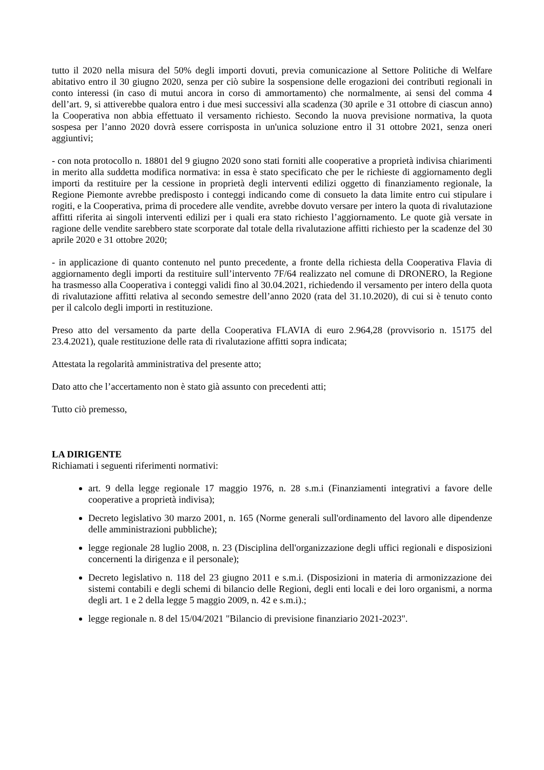tutto il 2020 nella misura del 50% degli importi dovuti, previa comunicazione al Settore Politiche di Welfare abitativo entro il 30 giugno 2020, senza per ciò subire la sospensione delle erogazioni dei contributi regionali in conto interessi (in caso di mutui ancora in corso di ammortamento) che normalmente, ai sensi del comma 4 dell’art. 9, si attiverebbe qualora entro i due mesi successivi alla scadenza (30 aprile e 31 ottobre di ciascun anno) la Cooperativa non abbia effettuato il versamento richiesto. Secondo la nuova previsione normativa, la quota sospesa per l’anno 2020 dovrà essere corrisposta in un'unica soluzione entro il 31 ottobre 2021, senza oneri aggiuntivi;
- con nota protocollo n. 18801 del 9 giugno 2020 sono stati forniti alle cooperative a proprietà indivisa chiarimenti in merito alla suddetta modifica normativa: in essa è stato specificato che per le richieste di aggiornamento degli importi da restituire per la cessione in proprietà degli interventi edilizi oggetto di finanziamento regionale, la Regione Piemonte avrebbe predisposto i conteggi indicando come di consueto la data limite entro cui stipulare i rogiti, e la Cooperativa, prima di procedere alle vendite, avrebbe dovuto versare per intero la quota di rivalutazione affitti riferita ai singoli interventi edilizi per i quali era stato richiesto l’aggiornamento. Le quote già versate in ragione delle vendite sarebbero state scorporate dal totale della rivalutazione affitti richiesto per la scadenze del 30 aprile 2020 e 31 ottobre 2020;
- in applicazione di quanto contenuto nel punto precedente, a fronte della richiesta della Cooperativa Flavia di aggiornamento degli importi da restituire sull’intervento 7F/64 realizzato nel comune di DRONERO, la Regione ha trasmesso alla Cooperativa i conteggi validi fino al 30.04.2021, richiedendo il versamento per intero della quota di rivalutazione affitti relativa al secondo semestre dell’anno 2020 (rata del 31.10.2020), di cui si è tenuto conto per il calcolo degli importi in restituzione.
Preso atto del versamento da parte della Cooperativa FLAVIA di euro 2.964,28 (provvisorio n. 15175 del 23.4.2021), quale restituzione delle rata di rivalutazione affitti sopra indicata;
Attestata la regolarità amministrativa del presente atto;
Dato atto che l’accertamento non è stato già assunto con precedenti atti;
Tutto ciò premesso,
LA DIRIGENTE
Richiamati i seguenti riferimenti normativi:
art. 9 della legge regionale 17 maggio 1976, n. 28 s.m.i (Finanziamenti integrativi a favore delle cooperative a proprietà indivisa);
Decreto legislativo 30 marzo 2001, n. 165 (Norme generali sull'ordinamento del lavoro alle dipendenze delle amministrazioni pubbliche);
legge regionale 28 luglio 2008, n. 23 (Disciplina dell'organizzazione degli uffici regionali e disposizioni concernenti la dirigenza e il personale);
Decreto legislativo n. 118 del 23 giugno 2011 e s.m.i. (Disposizioni in materia di armonizzazione dei sistemi contabili e degli schemi di bilancio delle Regioni, degli enti locali e dei loro organismi, a norma degli art. 1 e 2 della legge 5 maggio 2009, n. 42 e s.m.i).;
legge regionale n. 8 del 15/04/2021 "Bilancio di previsione finanziario 2021-2023".